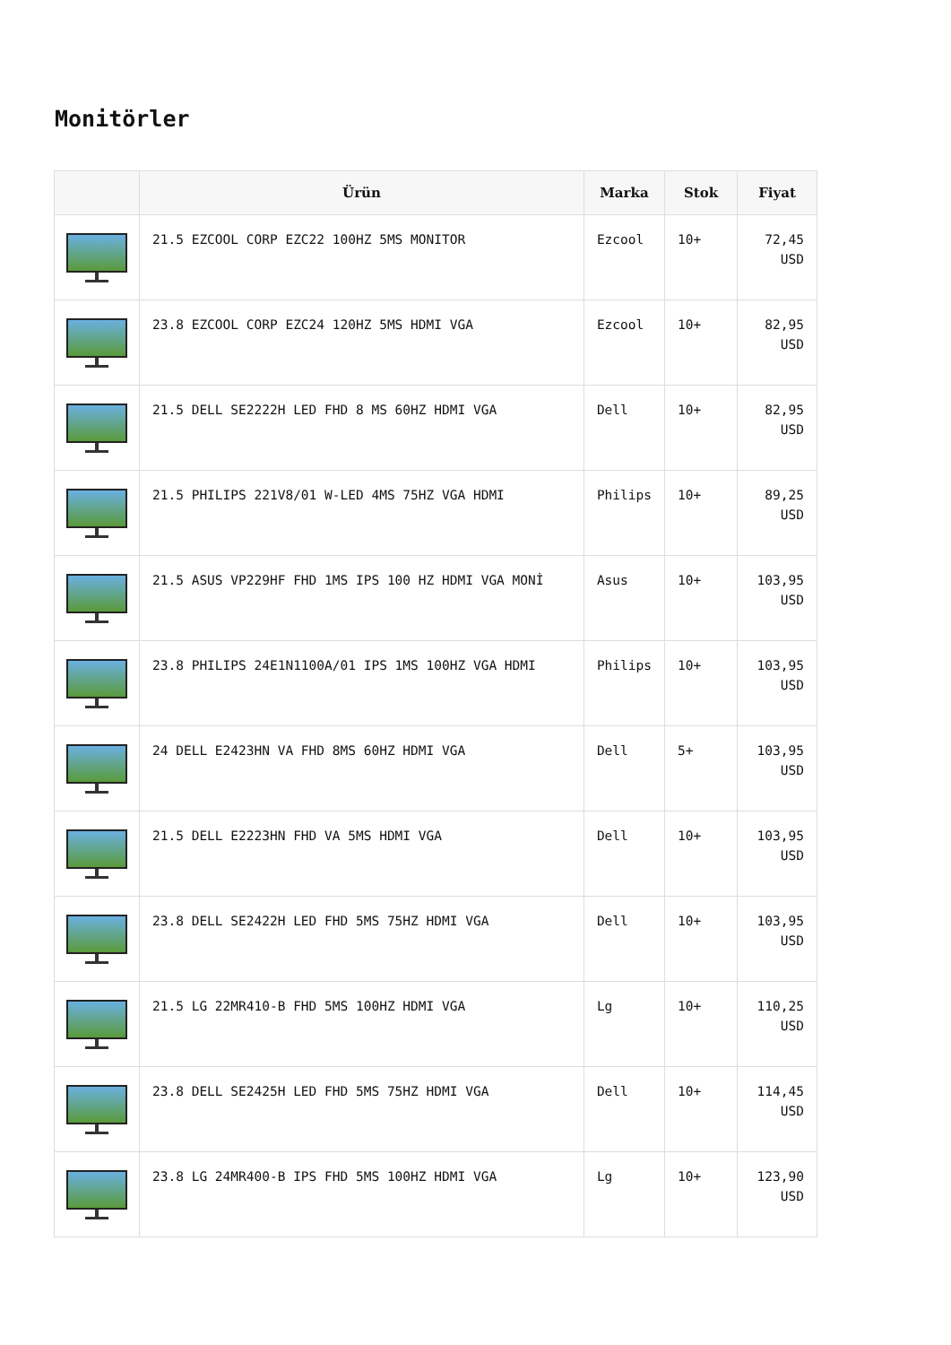Monitörler
| | Ürün | Marka | Stok | Fiyat |
| --- | --- | --- | --- | --- |
| | 21.5 EZCOOL CORP EZC22 100HZ 5MS MONITOR | Ezcool | 10+ | 72,45 USD |
| | 23.8 EZCOOL CORP EZC24 120HZ 5MS HDMI VGA | Ezcool | 10+ | 82,95 USD |
| | 21.5 DELL SE2222H LED FHD 8 MS 60HZ HDMI VGA | Dell | 10+ | 82,95 USD |
| | 21.5 PHILIPS 221V8/01 W-LED 4MS 75HZ VGA HDMI | Philips | 10+ | 89,25 USD |
| | 21.5 ASUS VP229HF FHD 1MS IPS 100 HZ HDMI VGA MONİ | Asus | 10+ | 103,95 USD |
| | 23.8 PHILIPS 24E1N1100A/01 IPS 1MS 100HZ VGA HDMI | Philips | 10+ | 103,95 USD |
| | 24 DELL E2423HN VA FHD 8MS 60HZ HDMI VGA | Dell | 5+ | 103,95 USD |
| | 21.5 DELL E2223HN FHD VA 5MS HDMI VGA | Dell | 10+ | 103,95 USD |
| | 23.8 DELL SE2422H LED FHD 5MS 75HZ HDMI VGA | Dell | 10+ | 103,95 USD |
| | 21.5 LG 22MR410-B FHD 5MS 100HZ HDMI VGA | Lg | 10+ | 110,25 USD |
| | 23.8 DELL SE2425H LED FHD 5MS 75HZ HDMI VGA | Dell | 10+ | 114,45 USD |
| | 23.8 LG 24MR400-B IPS FHD 5MS 100HZ HDMI VGA | Lg | 10+ | 123,90 USD |